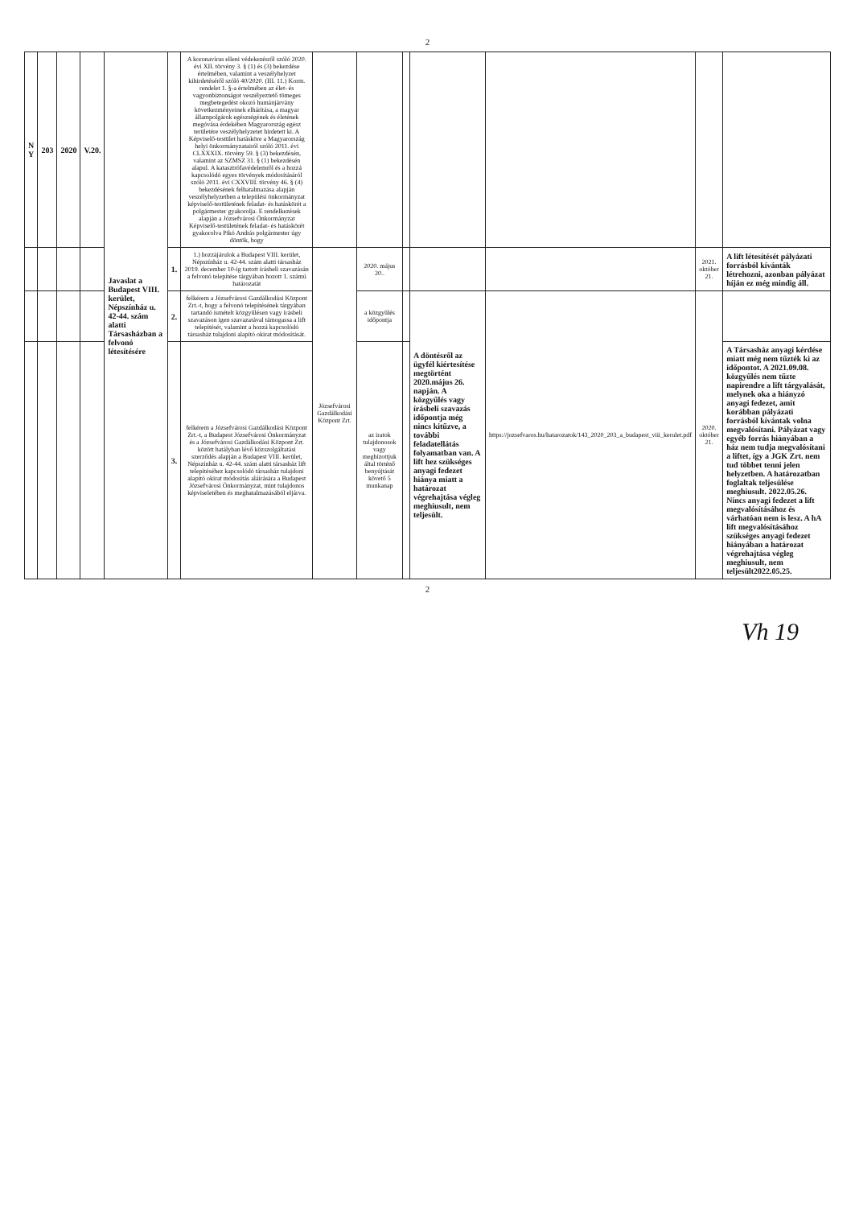2
| N Y | 203 | 2020 | V.20. | Javaslat a Budapest VIII. kerület, Népszínház u. 42-44. szám alatti Társasházban a felvonó létesítésére | | A koronavírus elleni védekezésről szóló 2020. évi XII. törvény 3. § (1) és (3) bekezdése értelmében, valamint a veszélyhelyzet kihirdetéséről szóló 40/2020. (III. 11.) Korm. rendelet 1. §-a értelmében az élet- és vagyonbiztonságot veszélyeztető tömeges megbetegedést okozó humánjárvány következményeinek elhárítása, a magyar állampolgárok egészségének és életének megóvása érdekében Magyarország egész területére veszélyhelyzetet hirdetett ki. A Képviselő-testület hatásköre a Magyarország helyi önkormányzatairól szóló 2011. évi CLXXXIX. törvény 59. § (3) bekezdésén, valamint az SZMSZ 31. § (1) bekezdésén alapul. A katasztrófavédelemről és a hozzá kapcsolódó egyes törvények módosításáról szóló 2011. évi CXXVIII. törvény 46. § (4) bekezdésének felhatalmazása alapján veszélyhelyzetben a települési önkormányzat képviselő-testületének feladat- és hatáskörét a polgármester gyakorolja. E rendelkezések alapján a Józsefvárosi Önkormányzat Képviselő-testületének feladat- és hatáskörét gyakorolva Pikó András polgármester úgy döntök, hogy | | | | | | | |
| | | | | | 1. | 1.) hozzájárulok a Budapest VIII. kerület, Népszínház u. 42-44. szám alatti társasház 2019. december 10-ig tartott írásbeli szavazásán a felvonó telepítése tárgyában hozott 1. számú határozatát | Józsefvárosi Gazdálkodási Központ Zrt. | 2020. május 20.. | | | | 2021. október 21. | A lift létesítését pályázati forrásból kívánták létrehozni, azonban pályázat híján ez még mindig áll. |
| | | | | | 2. | felkérem a Józsefvárosi Gazdálkodási Központ Zrt.-t, hogy a felvonó telepítésének tárgyában tartandó ismételt közgyűlésen vagy írásbeli szavazáson igen szavazatával támogassa a lift telepítését, valamint a hozzá kapcsolódó társasház tulajdoni alapító okirat módosítását. | | a közgyűlés időpontja | | A döntésről az ügyfél kiértesítése megtörtént 2020.május 26. napján. A közgyűlés vagy írásbeli szavazás időpontja még nincs kitűzve, a további feladatellátás folyamatban van. A lift hez szükséges anyagi fedezet hiánya miatt a határozat végrehajtása végleg meghiusult, nem teljesült. | https://jozsefvaros.hu/hatarozatok/143_2020_203_a_budapest_viii_kerulet.pdf | 2020. október 21. | |
| | | | | | 3. | felkérem a Józsefvárosi Gazdálkodási Központ Zrt.-t, a Budapest Józsefvárosi Önkormányzat és a Józsefvárosi Gazdálkodási Központ Zrt. között hatályban lévő közszolgáltatási szerződés alapján a Budapest VIII. kerület, Népszínház u. 42-44. szám alatti társasház lift telepítéséhez kapcsolódó társasház tulajdoni alapító okirat módosítás aláírására a Budapest Józsefvárosi Önkormányzat, mint tulajdonos képviseletében és meghatalmazásából eljárva. | | az iratok tulajdonosok vagy megbízottjuk által történő benyújtását követő 5 munkanap | | | | | A Társasház anyagi kérdése miatt még nem tűzték ki az időpontot. A 2021.09.08. közgyűlés nem tűzte napirendre a lift tárgyalását, melynek oka a hiányzó anyagi fedezet, amit korábban pályázati forrásból kívántak volna megvalósítani. Pályázat vagy egyéb forrás hiányában a ház nem tudja megvalósítani a liftet, így a JGK Zrt. nem tud többet tenni jelen helyzetben. A határozatban foglaltak teljesülése meghiusult. 2022.05.26. Nincs anyagi fedezet a lift megvalósításához és várhatóan nem is lesz. A hA lift megvalósításához szükséges anyagi fedezet hiányában a határozat végrehajtása végleg meghiusult, nem teljesült2022.05.25. |
2
Vh 19